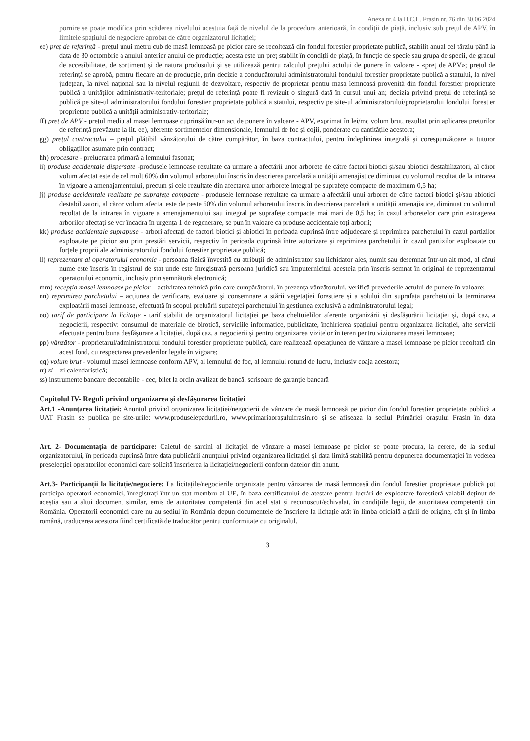Anexa nr.4 la H.C.L. Frasin nr. 76 din 30.06.2024
pornire se poate modifica prin scăderea nivelului acestuia față de nivelul de la procedura anterioară, în condiții de piață, inclusiv sub prețul de APV, în limitele spațiului de negociere aprobat de către organizatorul licitației;
ee) preț de referință - prețul unui metru cub de masă lemnoasă pe picior care se recoltează din fondul forestier proprietate publică, stabilit anual cel târziu până la data de 30 octombrie a anului anterior anului de producție; acesta este un preț stabilit în condiții de piață, în funcție de specie sau grupa de specii, de gradul de accesibilitate, de sortiment și de natura produsului și se utilizează pentru calculul prețului actului de punere în valoare - «preț de APV»; prețul de referință se aprobă, pentru fiecare an de producție, prin decizie a conducătorului administratorului fondului forestier proprietate publică a statului, la nivel județean, la nivel național sau la nivelul regiunii de dezvoltare, respectiv de proprietar pentru masa lemnoasă provenită din fondul forestier proprietate publică a unităților administrativ-teritoriale; prețul de referință poate fi revizuit o singură dată în cursul unui an; decizia privind prețul de referință se publică pe site-ul administratorului fondului forestier proprietate publică a statului, respectiv pe site-ul administratorului/proprietarului fondului forestier proprietate publică a unității administrativ-teritoriale;
ff) preț de APV - prețul mediu al masei lemnoase cuprinsă într-un act de punere în valoare - APV, exprimat în lei/mc volum brut, rezultat prin aplicarea prețurilor de referință prevăzute la lit. ee), aferente sortimentelor dimensionale, lemnului de foc și cojii, ponderate cu cantitățile acestora;
gg) prețul contractului – prețul plătibil vânzătorului de către cumpărător, în baza contractului, pentru îndeplinirea integrală și corespunzătoare a tuturor obligațiilor asumate prin contract;
hh) procesare - prelucrarea primară a lemnului fasonat;
ii) produse accidentale dispersate -produsele lemnoase rezultate ca urmare a afectării unor arborete de către factori biotici și/sau abiotici destabilizatori, al căror volum afectat este de cel mult 60% din volumul arboretului înscris în descrierea parcelară a unității amenajistice diminuat cu volumul recoltat de la intrarea în vigoare a amenajamentului, precum și cele rezultate din afectarea unor arborete integral pe suprafețe compacte de maximum 0,5 ha;
jj) produse accidentale realizate pe suprafețe compacte - produsele lemnoase rezultate ca urmare a afectării unui arboret de către factori biotici și/sau abiotici destabilizatori, al căror volum afectat este de peste 60% din volumul arboretului înscris în descrierea parcelară a unității amenajistice, diminuat cu volumul recoltat de la intrarea în vigoare a amenajamentului sau integral pe suprafețe compacte mai mari de 0,5 ha; în cazul arboretelor care prin extragerea arborilor afectați se vor încadra în urgența 1 de regenerare, se pun în valoare ca produse accidentale toți arborii;
kk) produse accidentale suprapuse - arbori afectați de factori biotici și abiotici în perioada cuprinsă între adjudecare și reprimirea parchetului în cazul partizilor exploatate pe picior sau prin prestări servicii, respectiv în perioada cuprinsă între autorizare și reprimirea parchetului în cazul partizilor exploatate cu forțele proprii ale administratorului fondului forestier proprietate publică;
ll) reprezentant al operatorului economic - persoana fizică învestită cu atribuții de administrator sau lichidator ales, numit sau desemnat într-un alt mod, al cărui nume este înscris în registrul de stat unde este înregistrată persoana juridică sau împuternicitul acesteia prin înscris semnat în original de reprezentantul operatorului economic, inclusiv prin semnătură electronică;
mm) recepția masei lemnoase pe picior – activitatea tehnică prin care cumpărătorul, în prezența vânzătorului, verifică prevederile actului de punere în valoare;
nn) reprimirea parchetului – acțiunea de verificare, evaluare și consemnare a stării vegetației forestiere și a solului din suprafața parchetului la terminarea exploatării masei lemnoase, efectuată în scopul preluării supafeței parchetului în gestiunea exclusivă a administratorului legal;
oo) tarif de participare la licitație - tarif stabilit de organizatorul licitației pe baza cheltuielilor aferente organizării și desfășurării licitației și, după caz, a negocierii, respectiv: consumul de materiale de birotică, serviciile informatice, publicitate, închirierea spațiului pentru organizarea licitației, alte servicii efectuate pentru buna desfășurare a licitației, după caz, a negocierii și pentru organizarea vizitelor în teren pentru vizionarea masei lemnoase;
pp) vânzător - proprietarul/administratorul fondului forestier proprietate publică, care realizează operațiunea de vânzare a masei lemnoase pe picior recoltată din acest fond, cu respectarea prevederilor legale în vigoare;
qq) volum brut - volumul masei lemnoase conform APV, al lemnului de foc, al lemnului rotund de lucru, inclusiv coaja acestora;
rr) zi – zi calendaristică;
ss) instrumente bancare decontabile - cec, bilet la ordin avalizat de bancă, scrisoare de garanție bancară
Capitolul IV- Reguli privind organizarea și desfășurarea licitației
Art.1 -Anunțarea licitației: Anunțul privind organizarea licitației/negocierii de vânzare de masă lemnoasă pe picior din fondul forestier proprietate publică a UAT Frasin se publica pe site-urile: www.produselepadurii.ro, www.primariaorașuluifrasin.ro și se afiseaza la sediul Primăriei orașului Frasin în data ______________.
Art. 2- Documentația de participare: Caietul de sarcini al licitației de vânzare a masei lemnoase pe picior se poate procura, la cerere, de la sediul organizatorului, în perioada cuprinsă între data publicării anunțului privind organizarea licitației și data limită stabilită pentru depunerea documentației în vederea preselecției operatorilor economici care solicită înscrierea la licitației/negocierii conform datelor din anunt.
Art.3- Participanții la licitație/negociere: La licitațile/negocierile organizate pentru vânzarea de masă lemnoasă din fondul forestier proprietate publică pot participa operatori economici, înregistrați într-un stat membru al UE, în baza certificatului de atestare pentru lucrări de exploatare forestieră valabil deținut de aceștia sau a altui document similar, emis de autoritatea competentă din acel stat și recunoscut/echivalat, în condițiile legii, de autoritatea competentă din România. Operatorii economici care nu au sediul în România depun documentele de înscriere la licitație atât în limba oficială a țării de origine, cât și în limba română, traducerea acestora fiind certificată de traducător pentru conformitate cu originalul.
3